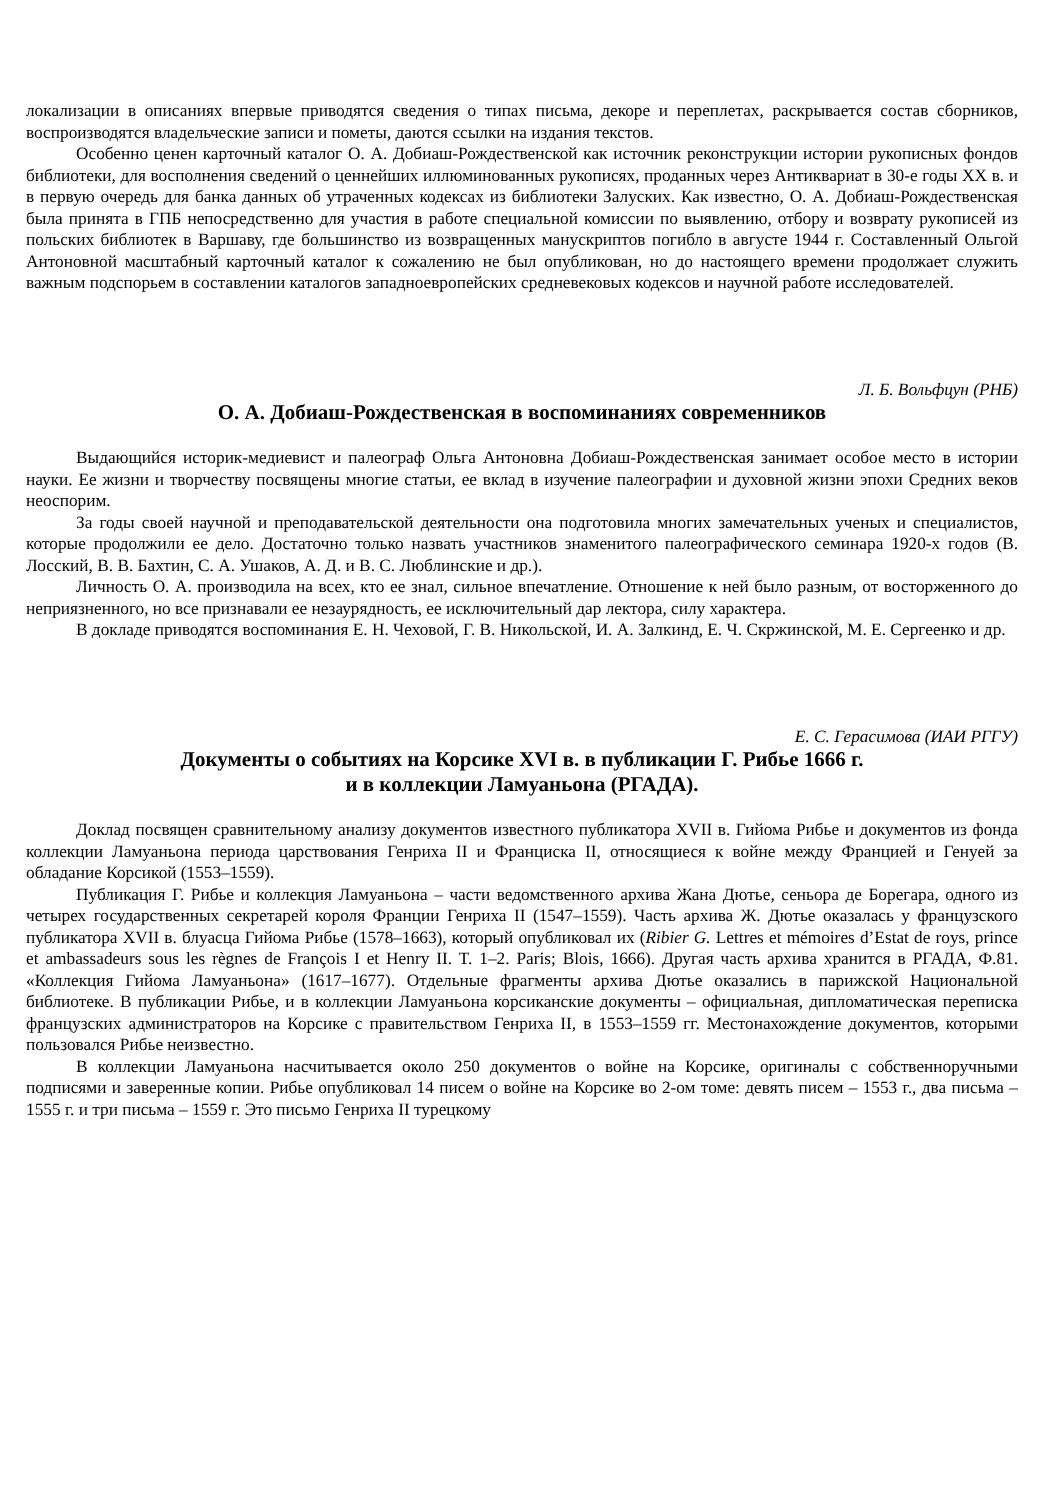локализации в описаниях впервые приводятся сведения о типах письма, декоре и переплетах, раскрывается состав сборников, воспроизводятся владельческие записи и пометы, даются ссылки на издания текстов.
Особенно ценен карточный каталог О. А. Добиаш-Рождественской как источник реконструкции истории рукописных фондов библиотеки, для восполнения сведений о ценнейших иллюминованных рукописях, проданных через Антиквариат в 30-е годы XX в. и в первую очередь для банка данных об утраченных кодексах из библиотеки Залуских. Как известно, О. А. Добиаш-Рождественская была принята в ГПБ непосредственно для участия в работе специальной комиссии по выявлению, отбору и возврату рукописей из польских библиотек в Варшаву, где большинство из возвращенных манускриптов погибло в августе 1944 г. Составленный Ольгой Антоновной масштабный карточный каталог к сожалению не был опубликован, но до настоящего времени продолжает служить важным подспорьем в составлении каталогов западноевропейских средневековых кодексов и научной работе исследователей.
Л. Б. Вольфцун (РНБ)
О. А. Добиаш-Рождественская в воспоминаниях современников
Выдающийся историк-медиевист и палеограф Ольга Антоновна Добиаш-Рождественская занимает особое место в истории науки. Ее жизни и творчеству посвящены многие статьи, ее вклад в изучение палеографии и духовной жизни эпохи Средних веков неоспорим.
За годы своей научной и преподавательской деятельности она подготовила многих замечательных ученых и специалистов, которые продолжили ее дело. Достаточно только назвать участников знаменитого палеографического семинара 1920-х годов (В. Лосский, В. В. Бахтин, С. А. Ушаков, А. Д. и В. С. Люблинские и др.).
Личность О. А. производила на всех, кто ее знал, сильное впечатление. Отношение к ней было разным, от восторженного до неприязненного, но все признавали ее незаурядность, ее исключительный дар лектора, силу характера.
В докладе приводятся воспоминания Е. Н. Чеховой, Г. В. Никольской, И. А. Залкинд, Е. Ч. Скржинской, М. Е. Сергеенко и др.
Е. С. Герасимова (ИАИ РГГУ)
Документы о событиях на Корсике XVI в. в публикации Г. Рибье 1666 г.
и в коллекции Ламуаньона (РГАДА).
Доклад посвящен сравнительному анализу документов известного публикатора XVII в. Гийома Рибье и документов из фонда коллекции Ламуаньона периода царствования Генриха II и Франциска II, относящиеся к войне между Францией и Генуей за обладание Корсикой (1553–1559).
Публикация Г. Рибье и коллекция Ламуаньона – части ведомственного архива Жана Дютье, сеньора де Борегара, одного из четырех государственных секретарей короля Франции Генриха II (1547–1559). Часть архива Ж. Дютье оказалась у французского публикатора XVII в. блуасца Гийома Рибье (1578–1663), который опубликовал их (Ribier G. Lettres et mémoires d’Estat de roys, prince et ambassadeurs sous les règnes de François I et Henry II. T. 1–2. Paris; Blois, 1666). Другая часть архива хранится в РГАДА, Ф.81. «Коллекция Гийома Ламуаньона» (1617–1677). Отдельные фрагменты архива Дютье оказались в парижской Национальной библиотеке. В публикации Рибье, и в коллекции Ламуаньона корсиканские документы – официальная, дипломатическая переписка французских администраторов на Корсике с правительством Генриха II, в 1553–1559 гг. Местонахождение документов, которыми пользовался Рибье неизвестно.
В коллекции Ламуаньона насчитывается около 250 документов о войне на Корсике, оригиналы с собственноручными подписями и заверенные копии. Рибье опубликовал 14 писем о войне на Корсике во 2-ом томе: девять писем – 1553 г., два письма – 1555 г. и три письма – 1559 г. Это письмо Генриха II турецкому